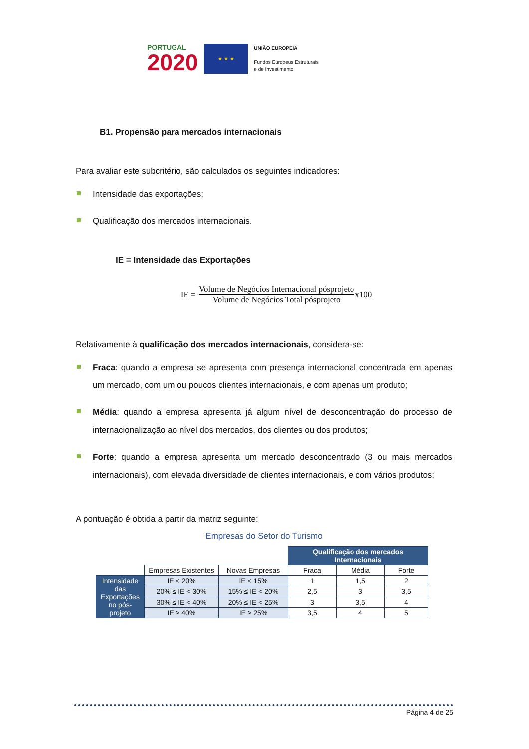PORTUGAL
2020
★ ★ ★
UNIÃO EUROPEIA
Fundos Europeus Estruturais
e de Investimento
B1. Propensão para mercados internacionais
Para avaliar este subcritério, são calculados os seguintes indicadores:
Intensidade das exportações;
Qualificação dos mercados internacionais.
IE = Intensidade das Exportações
IE = Volume de Negócios Internacional pósprojeto Volume de Negócios Total pósprojeto x100
Relativamente à qualificação dos mercados internacionais, considera-se:
Fraca: quando a empresa se apresenta com presença internacional concentrada em apenas um mercado, com um ou poucos clientes internacionais, e com apenas um produto;
Média: quando a empresa apresenta já algum nível de desconcentração do processo de internacionalização ao nível dos mercados, dos clientes ou dos produtos;
Forte: quando a empresa apresenta um mercado desconcentrado (3 ou mais mercados internacionais), com elevada diversidade de clientes internacionais, e com vários produtos;
A pontuação é obtida a partir da matriz seguinte:
Empresas do Setor do Turismo
| | | | Qualificação dos mercados Internacionais | | |
| | Empresas Existentes | Novas Empresas | Fraca | Média | Forte |
| Intensidade das Exportações no pós-projeto | IE < 20% | IE < 15% | 1 | 1,5 | 2 |
| | 20% ≤ IE < 30% | 15% ≤ IE < 20% | 2,5 | 3 | 3,5 |
| | 30% ≤ IE < 40% | 20% ≤ IE < 25% | 3 | 3,5 | 4 |
| | IE ≥ 40% | IE ≥ 25% | 3,5 | 4 | 5 |
Página 4 de 25